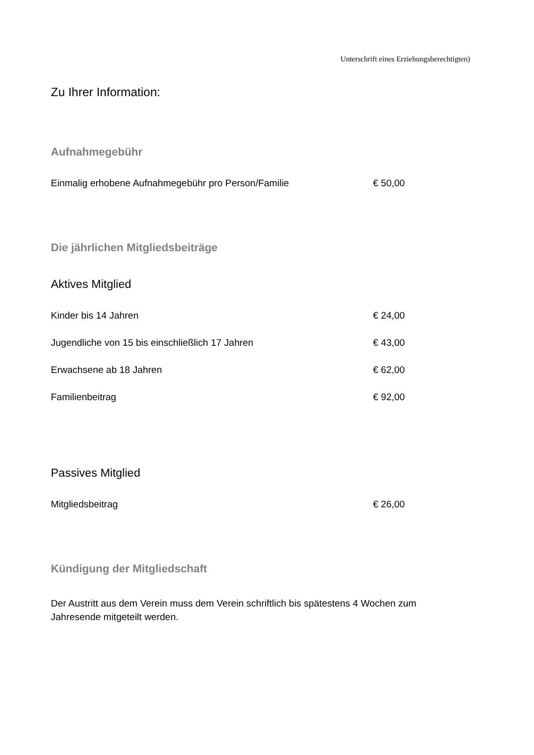Unterschrift eines Erziehungsberechtigten)
Zu Ihrer Information:
Aufnahmegebühr
| Einmalig erhobene Aufnahmegebühr pro Person/Familie | € 50,00 |
Die jährlichen Mitgliedsbeiträge
Aktives Mitglied
| Kinder bis 14 Jahren | € 24,00 |
| Jugendliche von 15 bis einschließlich 17 Jahren | € 43,00 |
| Erwachsene ab 18 Jahren | € 62,00 |
| Familienbeitrag | € 92,00 |
Passives Mitglied
| Mitgliedsbeitrag | € 26,00 |
Kündigung der Mitgliedschaft
Der Austritt aus dem Verein muss dem Verein schriftlich bis spätestens 4 Wochen zum
Jahresende mitgeteilt werden.